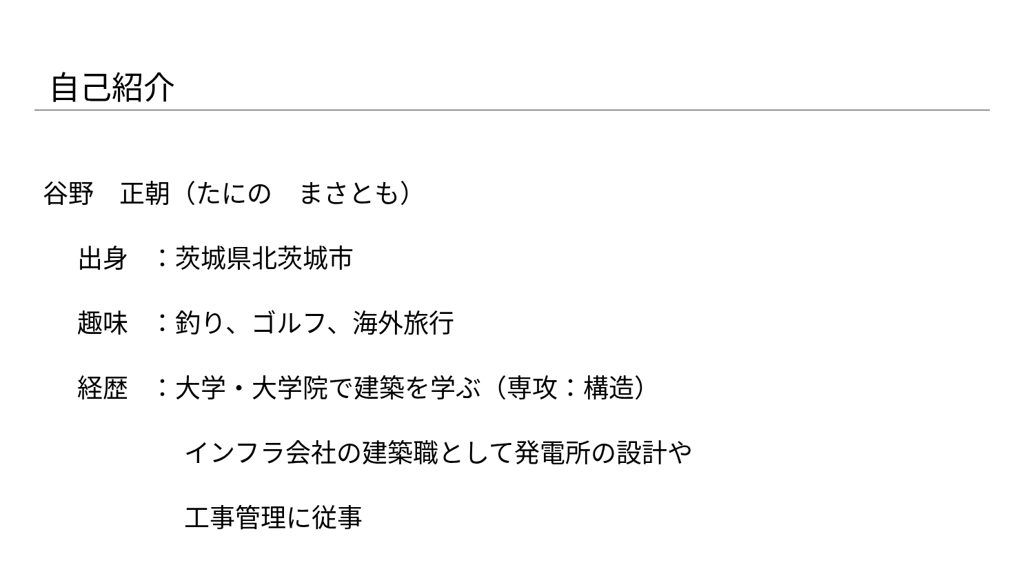自己紹介
谷野　正朝（たにの　まさとも）
出身 ：茨城県北茨城市
趣味 ：釣り、ゴルフ、海外旅行
経歴 ：大学・大学院で建築を学ぶ（専攻：構造）
インフラ会社の建築職として発電所の設計や
工事管理に従事